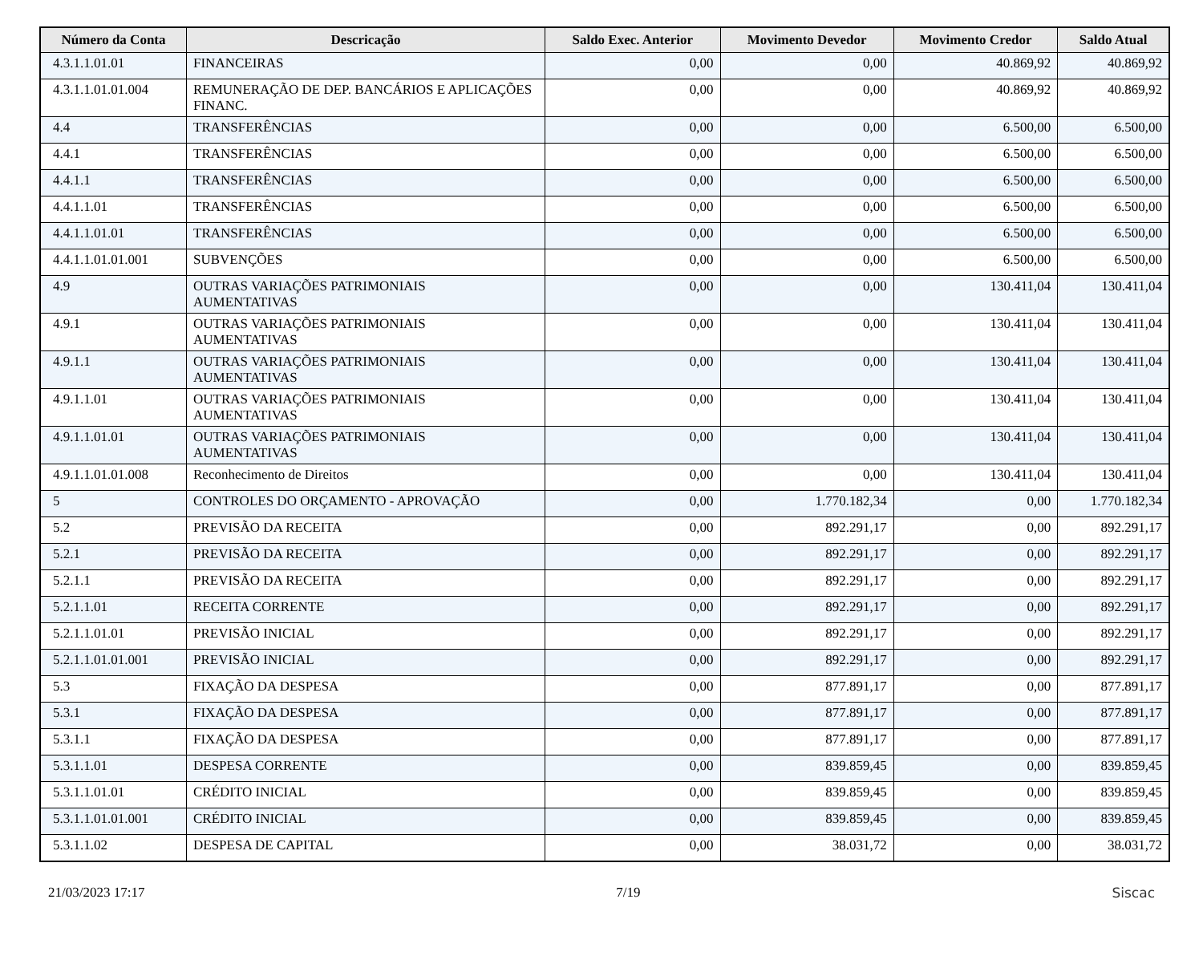| Número da Conta | Descricação | Saldo Exec. Anterior | Movimento Devedor | Movimento Credor | Saldo Atual |
| --- | --- | --- | --- | --- | --- |
| 4.3.1.1.01.01 | FINANCEIRAS | 0,00 | 0,00 | 40.869,92 | 40.869,92 |
| 4.3.1.1.01.01.004 | REMUNERAÇÃO DE DEP. BANCÁRIOS E APLICAÇÕES FINANC. | 0,00 | 0,00 | 40.869,92 | 40.869,92 |
| 4.4 | TRANSFERÊNCIAS | 0,00 | 0,00 | 6.500,00 | 6.500,00 |
| 4.4.1 | TRANSFERÊNCIAS | 0,00 | 0,00 | 6.500,00 | 6.500,00 |
| 4.4.1.1 | TRANSFERÊNCIAS | 0,00 | 0,00 | 6.500,00 | 6.500,00 |
| 4.4.1.1.01 | TRANSFERÊNCIAS | 0,00 | 0,00 | 6.500,00 | 6.500,00 |
| 4.4.1.1.01.01 | TRANSFERÊNCIAS | 0,00 | 0,00 | 6.500,00 | 6.500,00 |
| 4.4.1.1.01.01.001 | SUBVENÇÕES | 0,00 | 0,00 | 6.500,00 | 6.500,00 |
| 4.9 | OUTRAS VARIAÇÕES PATRIMONIAIS AUMENTATIVAS | 0,00 | 0,00 | 130.411,04 | 130.411,04 |
| 4.9.1 | OUTRAS VARIAÇÕES PATRIMONIAIS AUMENTATIVAS | 0,00 | 0,00 | 130.411,04 | 130.411,04 |
| 4.9.1.1 | OUTRAS VARIAÇÕES PATRIMONIAIS AUMENTATIVAS | 0,00 | 0,00 | 130.411,04 | 130.411,04 |
| 4.9.1.1.01 | OUTRAS VARIAÇÕES PATRIMONIAIS AUMENTATIVAS | 0,00 | 0,00 | 130.411,04 | 130.411,04 |
| 4.9.1.1.01.01 | OUTRAS VARIAÇÕES PATRIMONIAIS AUMENTATIVAS | 0,00 | 0,00 | 130.411,04 | 130.411,04 |
| 4.9.1.1.01.01.008 | Reconhecimento de Direitos | 0,00 | 0,00 | 130.411,04 | 130.411,04 |
| 5 | CONTROLES DO ORÇAMENTO - APROVAÇÃO | 0,00 | 1.770.182,34 | 0,00 | 1.770.182,34 |
| 5.2 | PREVISÃO DA RECEITA | 0,00 | 892.291,17 | 0,00 | 892.291,17 |
| 5.2.1 | PREVISÃO DA RECEITA | 0,00 | 892.291,17 | 0,00 | 892.291,17 |
| 5.2.1.1 | PREVISÃO DA RECEITA | 0,00 | 892.291,17 | 0,00 | 892.291,17 |
| 5.2.1.1.01 | RECEITA CORRENTE | 0,00 | 892.291,17 | 0,00 | 892.291,17 |
| 5.2.1.1.01.01 | PREVISÃO INICIAL | 0,00 | 892.291,17 | 0,00 | 892.291,17 |
| 5.2.1.1.01.01.001 | PREVISÃO INICIAL | 0,00 | 892.291,17 | 0,00 | 892.291,17 |
| 5.3 | FIXAÇÃO DA DESPESA | 0,00 | 877.891,17 | 0,00 | 877.891,17 |
| 5.3.1 | FIXAÇÃO DA DESPESA | 0,00 | 877.891,17 | 0,00 | 877.891,17 |
| 5.3.1.1 | FIXAÇÃO DA DESPESA | 0,00 | 877.891,17 | 0,00 | 877.891,17 |
| 5.3.1.1.01 | DESPESA CORRENTE | 0,00 | 839.859,45 | 0,00 | 839.859,45 |
| 5.3.1.1.01.01 | CRÉDITO INICIAL | 0,00 | 839.859,45 | 0,00 | 839.859,45 |
| 5.3.1.1.01.01.001 | CRÉDITO INICIAL | 0,00 | 839.859,45 | 0,00 | 839.859,45 |
| 5.3.1.1.02 | DESPESA DE CAPITAL | 0,00 | 38.031,72 | 0,00 | 38.031,72 |
21/03/2023 17:17 7/19 Siscac